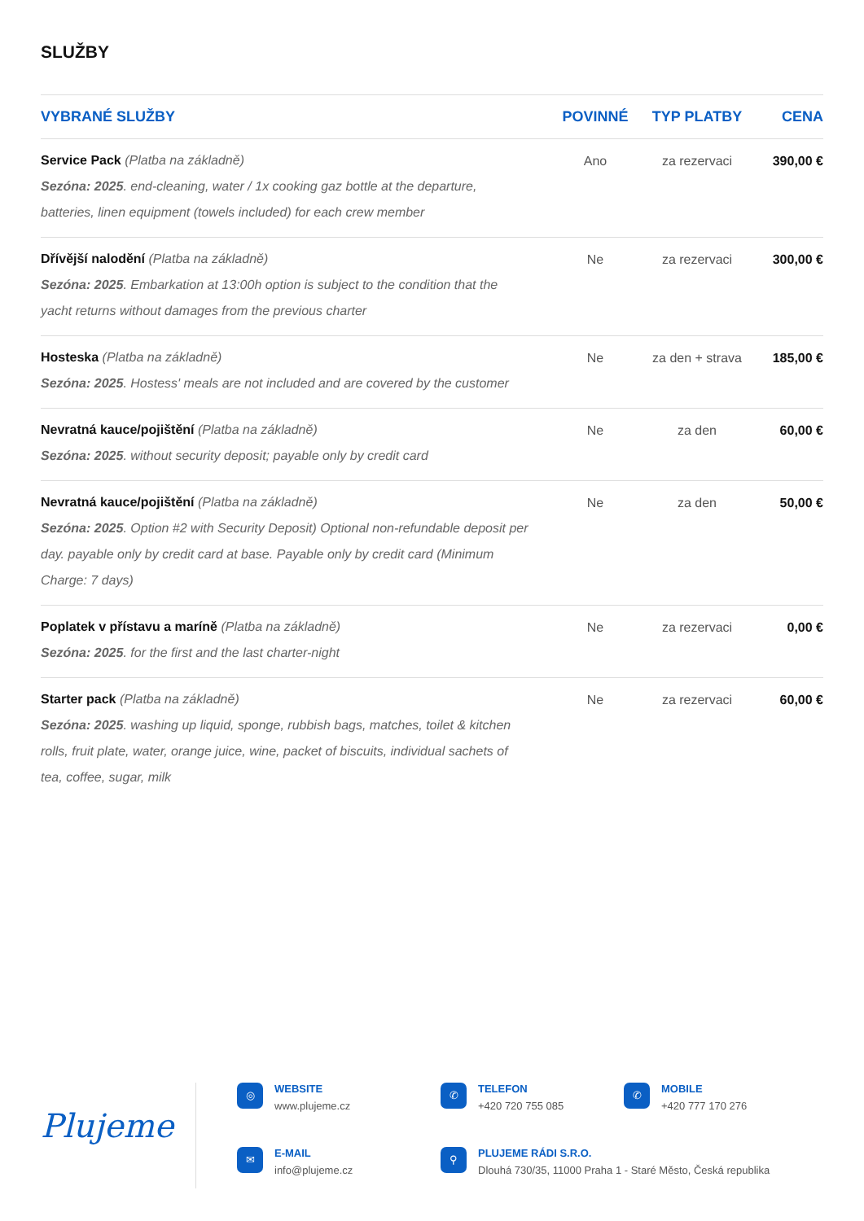SLUŽBY
| VYBRANÉ SLUŽBY | POVINNÉ | TYP PLATBY | CENA |
| --- | --- | --- | --- |
| Service Pack (Platba na základně) Sezóna: 2025 . end-cleaning, water / 1x cooking gaz bottle at the departure, batteries, linen equipment (towels included) for each crew member | Ano | za rezervaci | 390,00 € |
| Dřívější nalodění (Platba na základně) Sezóna: 2025 . Embarkation at 13:00h option is subject to the condition that the yacht returns without damages from the previous charter | Ne | za rezervaci | 300,00 € |
| Hosteska (Platba na základně) Sezóna: 2025 . Hostess' meals are not included and are covered by the customer | Ne | za den + strava | 185,00 € |
| Nevratná kauce/pojištění (Platba na základně) Sezóna: 2025 . without security deposit; payable only by credit card | Ne | za den | 60,00 € |
| Nevratná kauce/pojištění (Platba na základně) Sezóna: 2025 . Option #2 with Security Deposit) Optional non-refundable deposit per day. payable only by credit card at base. Payable only by credit card (Minimum Charge: 7 days) | Ne | za den | 50,00 € |
| Poplatek v přístavu a maríně (Platba na základně) Sezóna: 2025 . for the first and the last charter-night | Ne | za rezervaci | 0,00 € |
| Starter pack (Platba na základně) Sezóna: 2025 . washing up liquid, sponge, rubbish bags, matches, toilet & kitchen rolls, fruit plate, water, orange juice, wine, packet of biscuits, individual sachets of tea, coffee, sugar, milk | Ne | za rezervaci | 60,00 € |
Plujeme
◎
WEBSITE
www.plujeme.cz
✆
TELEFON
+420 720 755 085
✆
MOBILE
+420 777 170 276
✉
E-MAIL
info@plujeme.cz
⚲
PLUJEME RÁDI S.R.O.
Dlouhá 730/35, 11000 Praha 1 - Staré Město, Česká republika